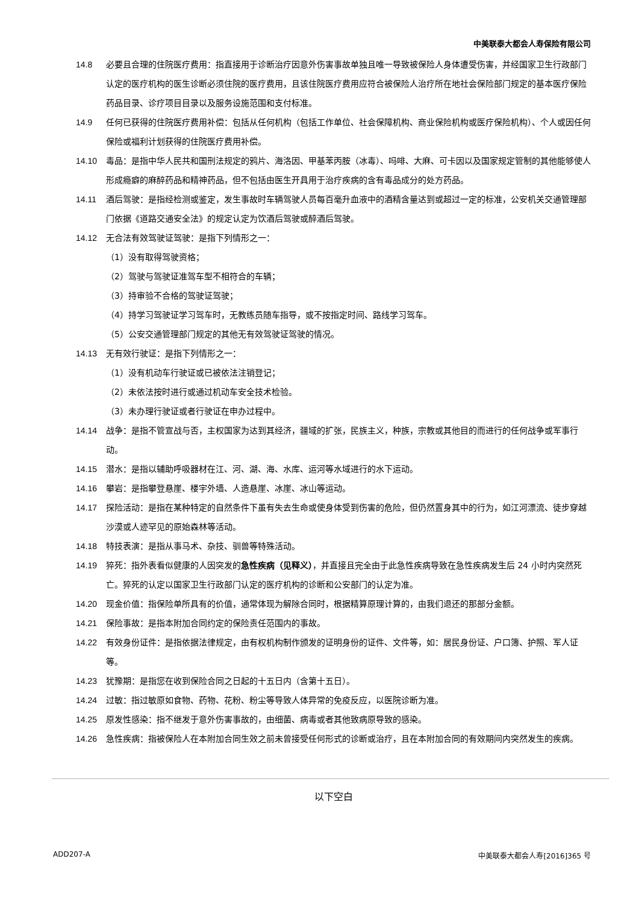中美联泰大都会人寿保险有限公司
14.8 必要且合理的住院医疗费用：指直接用于诊断治疗因意外伤害事故单独且唯一导致被保险人身体遭受伤害，并经国家卫生行政部门认定的医疗机构的医生诊断必须住院的医疗费用，且该住院医疗费用应符合被保险人治疗所在地社会保险部门规定的基本医疗保险药品目录、诊疗项目目录以及服务设施范围和支付标准。
14.9 任何已获得的住院医疗费用补偿：包括从任何机构（包括工作单位、社会保障机构、商业保险机构或医疗保险机构）、个人或因任何保险或福利计划获得的住院医疗费用补偿。
14.10 毒品：是指中华人民共和国刑法规定的鸦片、海洛因、甲基苯丙胺（冰毒）、吗啡、大麻、可卡因以及国家规定管制的其他能够使人形成瘾癖的麻醉药品和精神药品，但不包括由医生开具用于治疗疾病的含有毒品成分的处方药品。
14.11 酒后驾驶：是指经检测或鉴定，发生事故时车辆驾驶人员每百毫升血液中的酒精含量达到或超过一定的标准，公安机关交通管理部门依据《道路交通安全法》的规定认定为饮酒后驾驶或醉酒后驾驶。
14.12 无合法有效驾驶证驾驶：是指下列情形之一：
（1）没有取得驾驶资格；
（2）驾驶与驾驶证准驾车型不相符合的车辆；
（3）持审验不合格的驾驶证驾驶；
（4）持学习驾驶证学习驾车时，无教练员随车指导，或不按指定时间、路线学习驾车。
（5）公安交通管理部门规定的其他无有效驾驶证驾驶的情况。
14.13 无有效行驶证：是指下列情形之一：
（1）没有机动车行驶证或已被依法注销登记；
（2）未依法按时进行或通过机动车安全技术检验。
（3）未办理行驶证或者行驶证在申办过程中。
14.14 战争：是指不管宣战与否，主权国家为达到其经济，疆域的扩张，民族主义，种族，宗教或其他目的而进行的任何战争或军事行动。
14.15 潜水：是指以辅助呼吸器材在江、河、湖、海、水库、运河等水域进行的水下运动。
14.16 攀岩：是指攀登悬崖、楼宇外墙、人造悬崖、冰崖、冰山等运动。
14.17 探险活动：是指在某种特定的自然条件下虽有失去生命或使身体受到伤害的危险，但仍然置身其中的行为，如江河漂流、徒步穿越沙漠或人迹罕见的原始森林等活动。
14.18 特技表演：是指从事马术、杂技、驯兽等特殊活动。
14.19 猝死：指外表看似健康的人因突发的急性疾病（见释义），并直接且完全由于此急性疾病导致在急性疾病发生后 24 小时内突然死亡。猝死的认定以国家卫生行政部门认定的医疗机构的诊断和公安部门的认定为准。
14.20 现金价值：指保险单所具有的价值，通常体现为解除合同时，根据精算原理计算的，由我们退还的那部分金额。
14.21 保险事故：是指本附加合同约定的保险责任范围内的事故。
14.22 有效身份证件：是指依据法律规定，由有权机构制作颁发的证明身份的证件、文件等，如：居民身份证、户口簿、护照、军人证等。
14.23 犹豫期：是指您在收到保险合同之日起的十五日内（含第十五日）。
14.24 过敏：指过敏原如食物、药物、花粉、粉尘等导致人体异常的免疫反应，以医院诊断为准。
14.25 原发性感染：指不继发于意外伤害事故的，由细菌、病毒或者其他致病原导致的感染。
14.26 急性疾病：指被保险人在本附加合同生效之前未曾接受任何形式的诊断或治疗，且在本附加合同的有效期间内突然发生的疾病。
以下空白
ADD207-A 中美联泰大都会人寿[2016]365 号